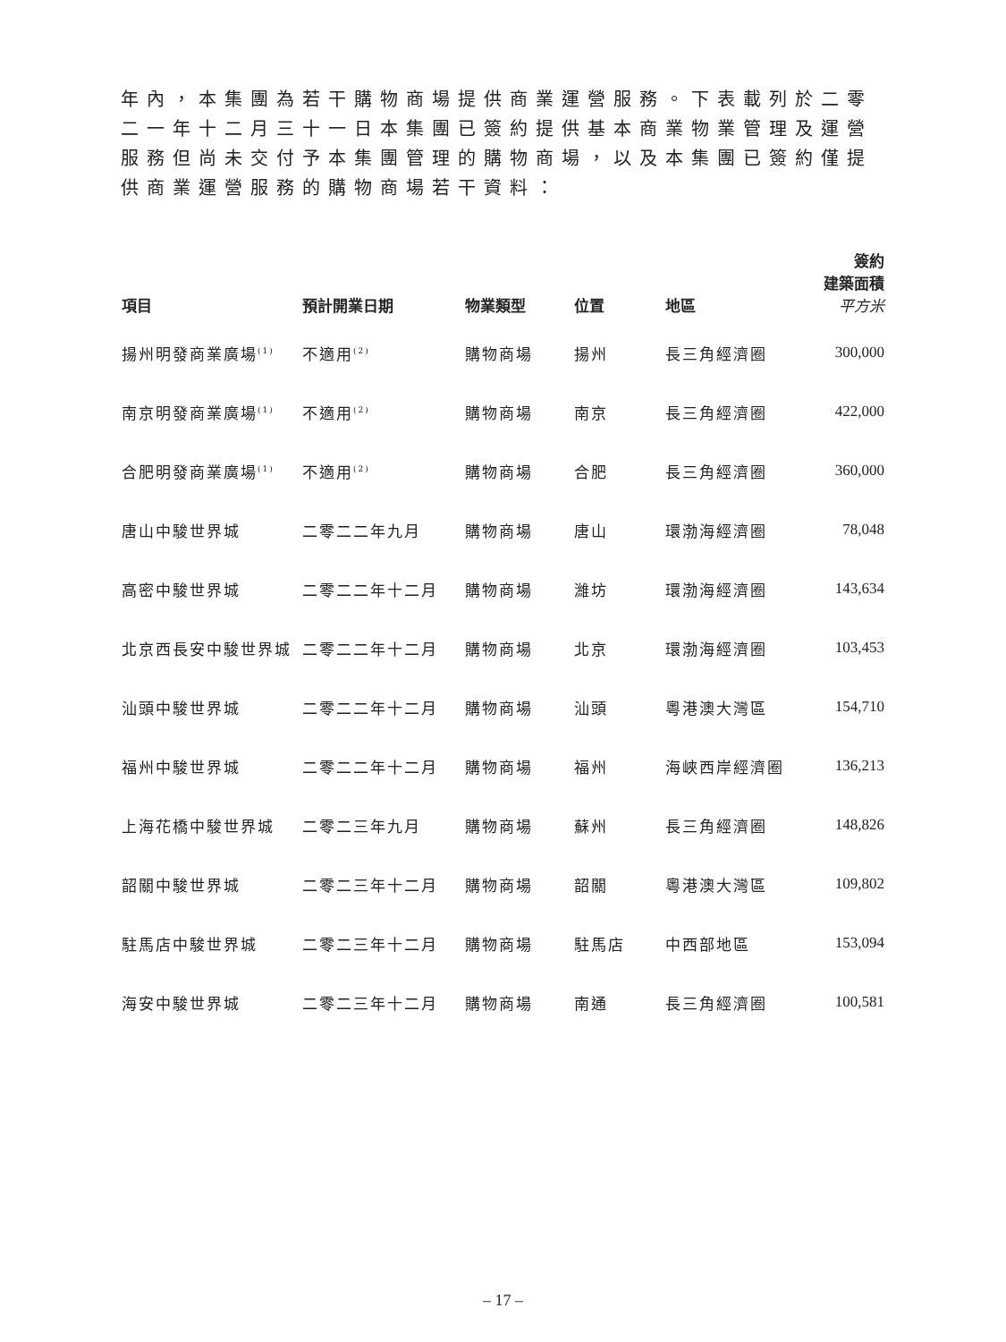年內，本集團為若干購物商場提供商業運營服務。下表載列於二零二一年十二月三十一日本集團已簽約提供基本商業物業管理及運營服務但尚未交付予本集團管理的購物商場，以及本集團已簽約僅提供商業運營服務的購物商場若干資料：
| 項目 | 預計開業日期 | 物業類型 | 位置 | 地區 | 簽約 建築面積 平方米 |
| --- | --- | --- | --- | --- | --- |
| 揚州明發商業廣場<sup>(1)</sup> | 不適用<sup>(2)</sup> | 購物商場 | 揚州 | 長三角經濟圈 | 300,000 |
| 南京明發商業廣場<sup>(1)</sup> | 不適用<sup>(2)</sup> | 購物商場 | 南京 | 長三角經濟圈 | 422,000 |
| 合肥明發商業廣場<sup>(1)</sup> | 不適用<sup>(2)</sup> | 購物商場 | 合肥 | 長三角經濟圈 | 360,000 |
| 唐山中駿世界城 | 二零二二年九月 | 購物商場 | 唐山 | 環渤海經濟圈 | 78,048 |
| 高密中駿世界城 | 二零二二年十二月 | 購物商場 | 濰坊 | 環渤海經濟圈 | 143,634 |
| 北京西長安中駿世界城 | 二零二二年十二月 | 購物商場 | 北京 | 環渤海經濟圈 | 103,453 |
| 汕頭中駿世界城 | 二零二二年十二月 | 購物商場 | 汕頭 | 粵港澳大灣區 | 154,710 |
| 福州中駿世界城 | 二零二二年十二月 | 購物商場 | 福州 | 海峽西岸經濟圈 | 136,213 |
| 上海花橋中駿世界城 | 二零二三年九月 | 購物商場 | 蘇州 | 長三角經濟圈 | 148,826 |
| 韶關中駿世界城 | 二零二三年十二月 | 購物商場 | 韶關 | 粵港澳大灣區 | 109,802 |
| 駐馬店中駿世界城 | 二零二三年十二月 | 購物商場 | 駐馬店 | 中西部地區 | 153,094 |
| 海安中駿世界城 | 二零二三年十二月 | 購物商場 | 南通 | 長三角經濟圈 | 100,581 |
– 17 –